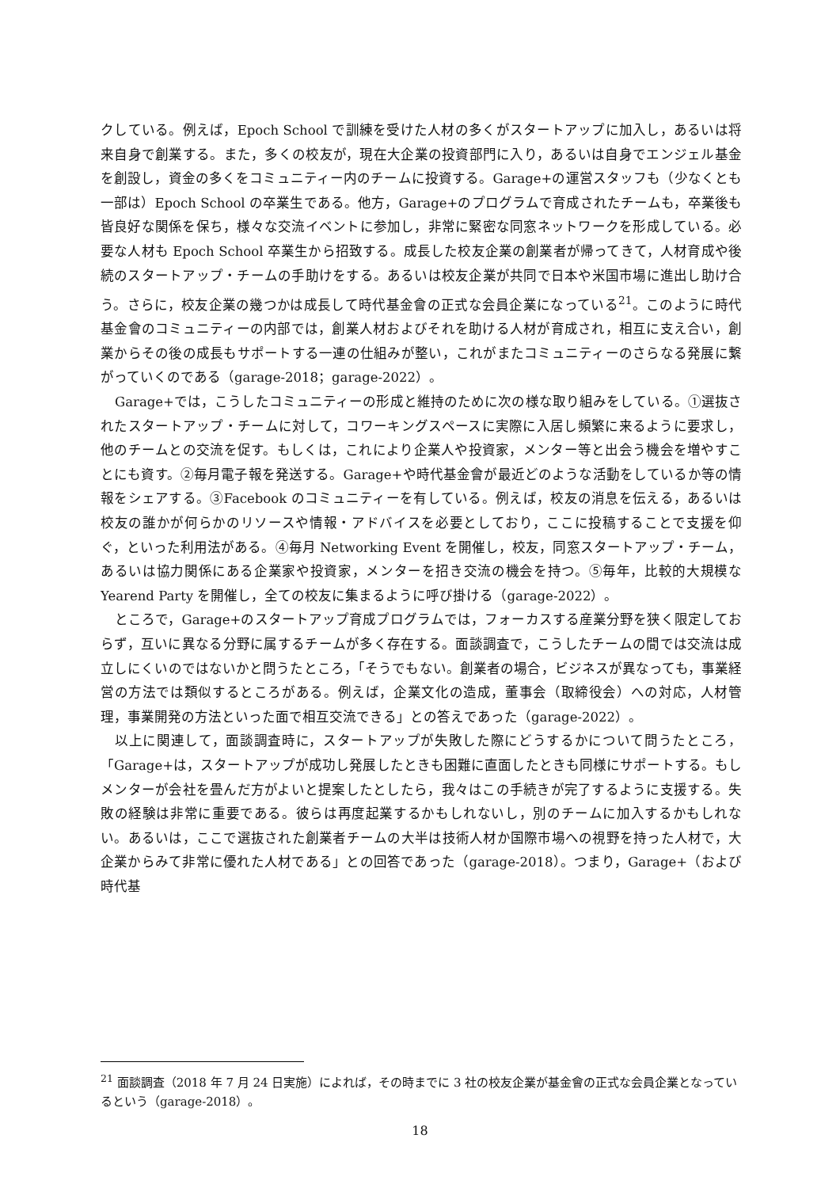クしている。例えば，Epoch School で訓練を受けた人材の多くがスタートアップに加入し，あるいは将来自身で創業する。また，多くの校友が，現在大企業の投資部門に入り，あるいは自身でエンジェル基金を創設し，資金の多くをコミュニティー内のチームに投資する。Garage+の運営スタッフも（少なくとも一部は）Epoch School の卒業生である。他方，Garage+のプログラムで育成されたチームも，卒業後も皆良好な関係を保ち，様々な交流イベントに参加し，非常に緊密な同窓ネットワークを形成している。必要な人材も Epoch School 卒業生から招致する。成長した校友企業の創業者が帰ってきて，人材育成や後続のスタートアップ・チームの手助けをする。あるいは校友企業が共同で日本や米国市場に進出し助け合う。さらに，校友企業の幾つかは成長して時代基金會の正式な会員企業になっている<sup>21</sup>。このように時代基金會のコミュニティーの内部では，創業人材およびそれを助ける人材が育成され，相互に支え合い，創業からその後の成長もサポートする一連の仕組みが整い，これがまたコミュニティーのさらなる発展に繋がっていくのである（garage-2018；garage-2022）。
Garage+では，こうしたコミュニティーの形成と維持のために次の様な取り組みをしている。①選抜されたスタートアップ・チームに対して，コワーキングスペースに実際に入居し頻繁に来るように要求し，他のチームとの交流を促す。もしくは，これにより企業人や投資家，メンター等と出会う機会を増やすことにも資す。②毎月電子報を発送する。Garage+や時代基金會が最近どのような活動をしているか等の情報をシェアする。③Facebook のコミュニティーを有している。例えば，校友の消息を伝える，あるいは校友の誰かが何らかのリソースや情報・アドバイスを必要としており，ここに投稿することで支援を仰ぐ，といった利用法がある。④毎月 Networking Event を開催し，校友，同窓スタートアップ・チーム，あるいは協力関係にある企業家や投資家，メンターを招き交流の機会を持つ。⑤毎年，比較的大規模な Yearend Party を開催し，全ての校友に集まるように呼び掛ける（garage-2022）。
ところで，Garage+のスタートアップ育成プログラムでは，フォーカスする産業分野を狭く限定しておらず，互いに異なる分野に属するチームが多く存在する。面談調査で，こうしたチームの間では交流は成立しにくいのではないかと問うたところ，「そうでもない。創業者の場合，ビジネスが異なっても，事業経営の方法では類似するところがある。例えば，企業文化の造成，董事会（取締役会）への対応，人材管理，事業開発の方法といった面で相互交流できる」との答えであった（garage-2022）。
以上に関連して，面談調査時に，スタートアップが失敗した際にどうするかについて問うたところ，「Garage+は，スタートアップが成功し発展したときも困難に直面したときも同様にサポートする。もしメンターが会社を畳んだ方がよいと提案したとしたら，我々はこの手続きが完了するように支援する。失敗の経験は非常に重要である。彼らは再度起業するかもしれないし，別のチームに加入するかもしれない。あるいは，ここで選抜された創業者チームの大半は技術人材か国際市場への視野を持った人材で，大企業からみて非常に優れた人材である」との回答であった（garage-2018）。つまり，Garage+（および時代基
<sup>21</sup> 面談調査（2018 年 7 月 24 日実施）によれば，その時までに 3 社の校友企業が基金會の正式な会員企業となっているという（garage-2018）。
18